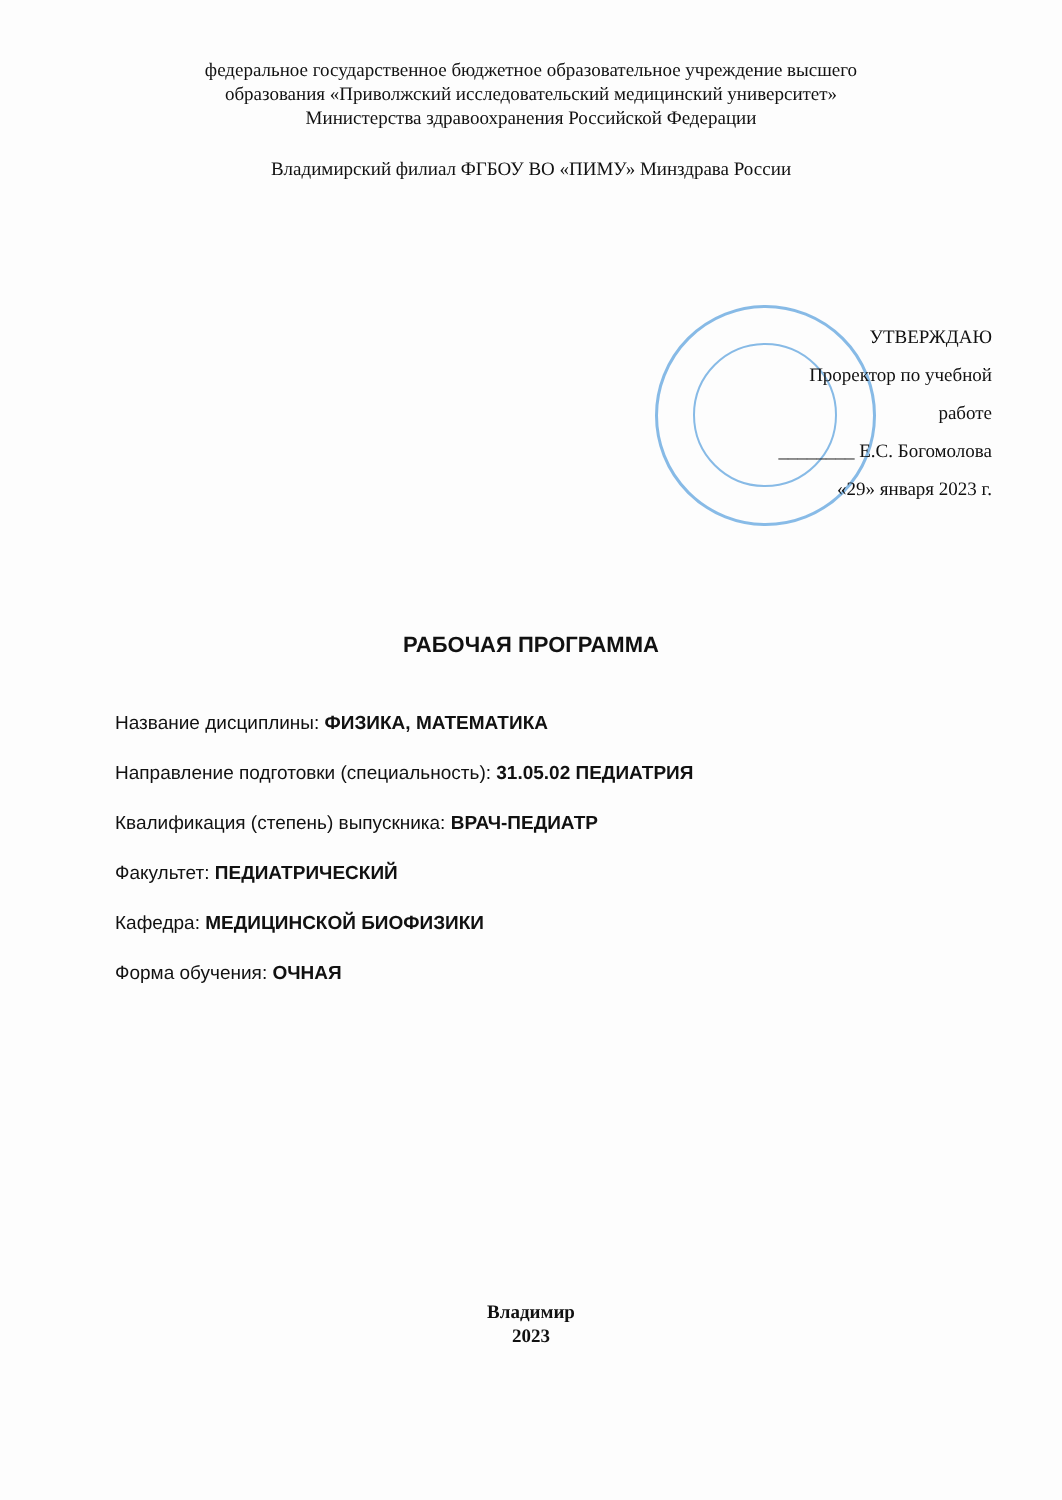федеральное государственное бюджетное образовательное учреждение высшего
образования «Приволжский исследовательский медицинский университет»
Министерства здравоохранения Российской Федерации
Владимирский филиал ФГБОУ ВО «ПИМУ» Минздрава России
УТВЕРЖДАЮ
Проректор по учебной
работе
________ Е.С. Богомолова
«29» января 2023 г.
РАБОЧАЯ ПРОГРАММА
Название дисциплины: ФИЗИКА, МАТЕМАТИКА
Направление подготовки (специальность): 31.05.02 ПЕДИАТРИЯ
Квалификация (степень) выпускника: ВРАЧ-ПЕДИАТР
Факультет: ПЕДИАТРИЧЕСКИЙ
Кафедра: МЕДИЦИНСКОЙ БИОФИЗИКИ
Форма обучения: ОЧНАЯ
Владимир
2023